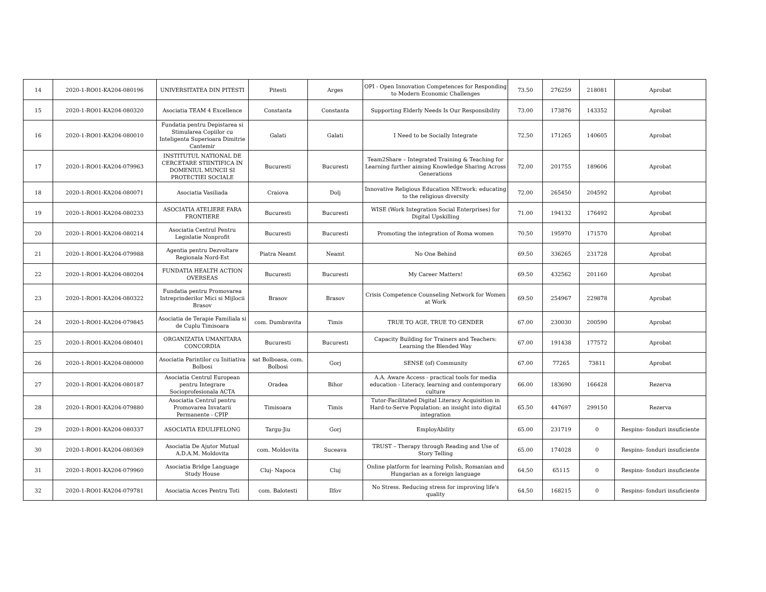| 14 | 2020-1-RO01-KA204-080196 | UNIVERSITATEA DIN PITESTI | Pitesti | Arges | OPI - Open Innovation Competences for Responding to Modern Economic Challenges | 73.50 | 276259 | 218081 | Aprobat |
| 15 | 2020-1-RO01-KA204-080320 | Asociatia TEAM 4 Excellence | Constanta | Constanta | Supporting Elderly Needs Is Our Responsibility | 73.00 | 173876 | 143352 | Aprobat |
| 16 | 2020-1-RO01-KA204-080010 | Fundatia pentru Depistarea si Stimularea Copiilor cu Inteligenta Superioara Dimitrie Cantemir | Galati | Galati | I Need to be Socially Integrate | 72.50 | 171265 | 140605 | Aprobat |
| 17 | 2020-1-RO01-KA204-079963 | INSTITUTUL NATIONAL DE CERCETARE STIINTIFICA IN DOMENIUL MUNCII SI PROTECTIEI SOCIALE | Bucuresti | Bucuresti | Team2Share – Integrated Training & Teaching for Learning further aiming Knowledge Sharing Across Generations | 72.00 | 201755 | 189606 | Aprobat |
| 18 | 2020-1-RO01-KA204-080071 | Asociatia Vasiliada | Craiova | Dolj | Innovative Religious Education NEtwork: educating to the religious diversity | 72.00 | 265450 | 204592 | Aprobat |
| 19 | 2020-1-RO01-KA204-080233 | ASOCIATIA ATELIERE FARA FRONTIERE | Bucuresti | Bucuresti | WISE (Work Integration Social Enterprises) for Digital Upskilling | 71.00 | 194132 | 176492 | Aprobat |
| 20 | 2020-1-RO01-KA204-080214 | Asociatia Centrul Pentru Legislatie Nonprofit | Bucuresti | Bucuresti | Promoting the integration of Roma women | 70.50 | 195970 | 171570 | Aprobat |
| 21 | 2020-1-RO01-KA204-079988 | Agentia pentru Dezvoltare Regionala Nord-Est | Piatra Neamt | Neamt | No One Behind | 69.50 | 336265 | 231728 | Aprobat |
| 22 | 2020-1-RO01-KA204-080204 | FUNDATIA HEALTH ACTION OVERSEAS | Bucuresti | Bucuresti | My Career Matters! | 69.50 | 432562 | 201160 | Aprobat |
| 23 | 2020-1-RO01-KA204-080322 | Fundatia pentru Promovarea Intreprinderilor Mici si Mijlocii Brasov | Brasov | Brasov | Crisis Competence Counseling Network for Women at Work | 69.50 | 254967 | 229878 | Aprobat |
| 24 | 2020-1-RO01-KA204-079845 | Asociatia de Terapie Familiala si de Cuplu Timisoara | com. Dumbravita | Timis | TRUE TO AGE, TRUE TO GENDER | 67.00 | 230030 | 200590 | Aprobat |
| 25 | 2020-1-RO01-KA204-080401 | ORGANIZATIA UMANITARA CONCORDIA | Bucuresti | Bucuresti | Capacity Building for Trainers and Teachers: Learning the Blended Way | 67.00 | 191438 | 177572 | Aprobat |
| 26 | 2020-1-RO01-KA204-080000 | Asociatia Parintilor cu Initiativa Bolbosi | sat Bolboasa, com. Bolbosi | Gorj | SENSE (of) Community | 67.00 | 77265 | 73811 | Aprobat |
| 27 | 2020-1-RO01-KA204-080187 | Asociatia Centrul European pentru Integrare Socioprofesionala ACTA | Oradea | Bihor | A.A. Aware Access - practical tools for media education - Literacy, learning and contemporary culture | 66.00 | 183690 | 166428 | Rezerva |
| 28 | 2020-1-RO01-KA204-079880 | Asociatia Centrul pentru Promovarea Invatarii Permanente - CPIP | Timisoara | Timis | Tutor-Facilitated Digital Literacy Acquisition in Hard-to-Serve Population: an insight into digital integration | 65.50 | 447697 | 299150 | Rezerva |
| 29 | 2020-1-RO01-KA204-080337 | ASOCIATIA EDULIFELONG | Targu-Jiu | Gorj | EmployAbility | 65.00 | 231719 | 0 | Respins- fonduri insuficiente |
| 30 | 2020-1-RO01-KA204-080369 | Asociatia De Ajutor Mutual A.D.A.M. Moldovita | com. Moldovita | Suceava | TRUST – Therapy through Reading and Use of Story Telling | 65.00 | 174028 | 0 | Respins- fonduri insuficiente |
| 31 | 2020-1-RO01-KA204-079960 | Asociatia Bridge Language Study House | Cluj- Napoca | Cluj | Online platform for learning Polish, Romanian and Hungarian as a foreign language | 64.50 | 65115 | 0 | Respins- fonduri insuficiente |
| 32 | 2020-1-RO01-KA204-079781 | Asociatia Acces Pentru Toti | com. Balotesti | Ilfov | No Stress. Reducing stress for improving life's quality | 64.50 | 168215 | 0 | Respins- fonduri insuficiente |